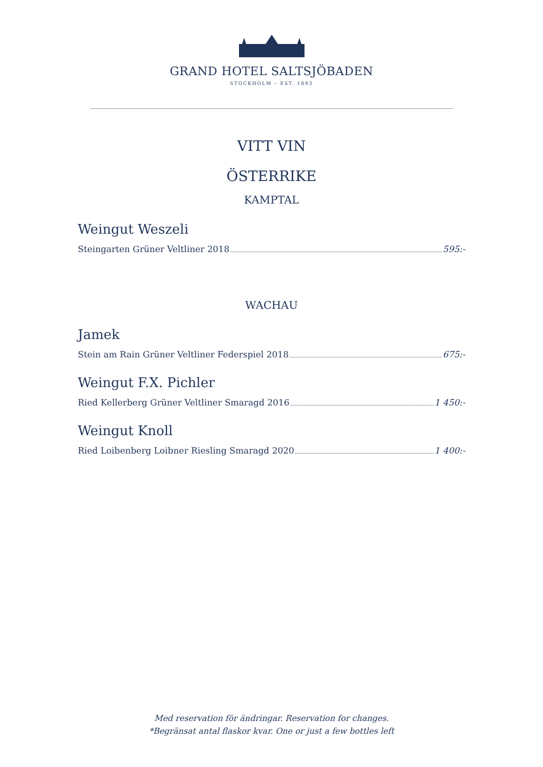GRAND HOTEL SALTSJÖBADEN
STOCKHOLM – EST. 1893
VITT VIN
ÖSTERRIKE
KAMPTAL
Weingut Weszeli
Steingarten Grüner Veltliner 2018 595:-
WACHAU
Jamek
Stein am Rain Grüner Veltliner Federspiel 2018 675:-
Weingut F.X. Pichler
Ried Kellerberg Grüner Veltliner Smaragd 2016 1 450:-
Weingut Knoll
Ried Loibenberg Loibner Riesling Smaragd 2020 1 400:-
Med reservation för ändringar. Reservation for changes.
*Begränsat antal flaskor kvar. One or just a few bottles left